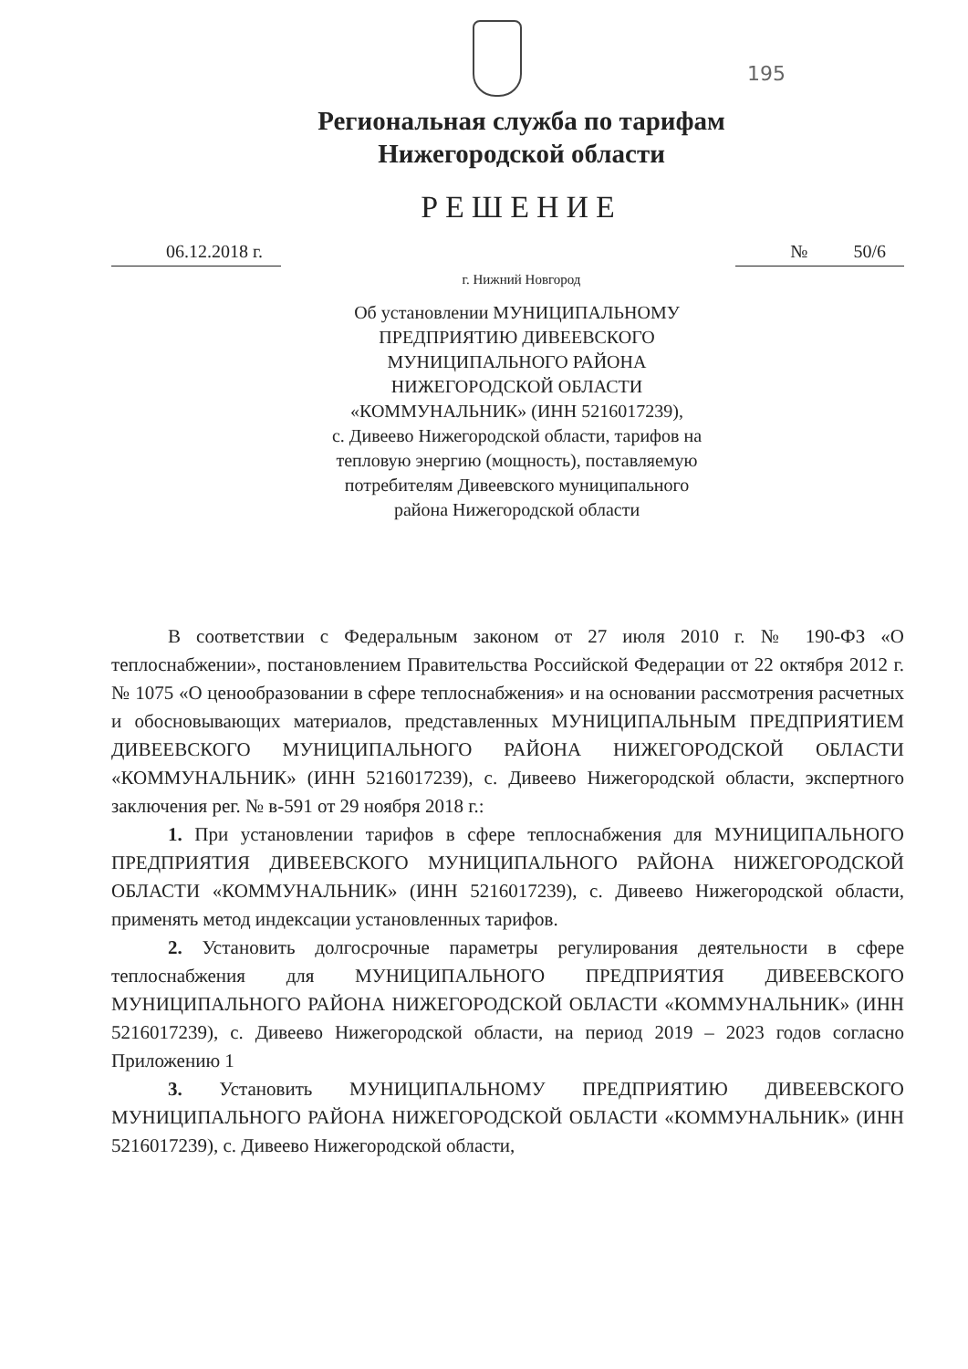195
Региональная служба по тарифам
Нижегородской области
РЕШЕНИЕ
06.12.2018 г. № 50/6
г. Нижний Новгород
Об установлении МУНИЦИПАЛЬНОМУ
ПРЕДПРИЯТИЮ ДИВЕЕВСКОГО
МУНИЦИПАЛЬНОГО РАЙОНА
НИЖЕГОРОДСКОЙ ОБЛАСТИ
«КОММУНАЛЬНИК» (ИНН 5216017239),
с. Дивеево Нижегородской области, тарифов на
тепловую энергию (мощность), поставляемую
потребителям Дивеевского муниципального
района Нижегородской области
В соответствии с Федеральным законом от 27 июля 2010 г. № 190-ФЗ «О теплоснабжении», постановлением Правительства Российской Федерации от 22 октября 2012 г. № 1075 «О ценообразовании в сфере теплоснабжения» и на основании рассмотрения расчетных и обосновывающих материалов, представленных МУНИЦИПАЛЬНЫМ ПРЕДПРИЯТИЕМ ДИВЕЕВСКОГО МУНИЦИПАЛЬНОГО РАЙОНА НИЖЕГОРОДСКОЙ ОБЛАСТИ «КОММУНАЛЬНИК» (ИНН 5216017239), с. Дивеево Нижегородской области, экспертного заключения рег. № в-591 от 29 ноября 2018 г.:
1. При установлении тарифов в сфере теплоснабжения для МУНИЦИПАЛЬНОГО ПРЕДПРИЯТИЯ ДИВЕЕВСКОГО МУНИЦИПАЛЬНОГО РАЙОНА НИЖЕГОРОДСКОЙ ОБЛАСТИ «КОММУНАЛЬНИК» (ИНН 5216017239), с. Дивеево Нижегородской области, применять метод индексации установленных тарифов.
2. Установить долгосрочные параметры регулирования деятельности в сфере теплоснабжения для МУНИЦИПАЛЬНОГО ПРЕДПРИЯТИЯ ДИВЕЕВСКОГО МУНИЦИПАЛЬНОГО РАЙОНА НИЖЕГОРОДСКОЙ ОБЛАСТИ «КОММУНАЛЬНИК» (ИНН 5216017239), с. Дивеево Нижегородской области, на период 2019 – 2023 годов согласно Приложению 1
3. Установить МУНИЦИПАЛЬНОМУ ПРЕДПРИЯТИЮ ДИВЕЕВСКОГО МУНИЦИПАЛЬНОГО РАЙОНА НИЖЕГОРОДСКОЙ ОБЛАСТИ «КОММУНАЛЬНИК» (ИНН 5216017239), с. Дивеево Нижегородской области,